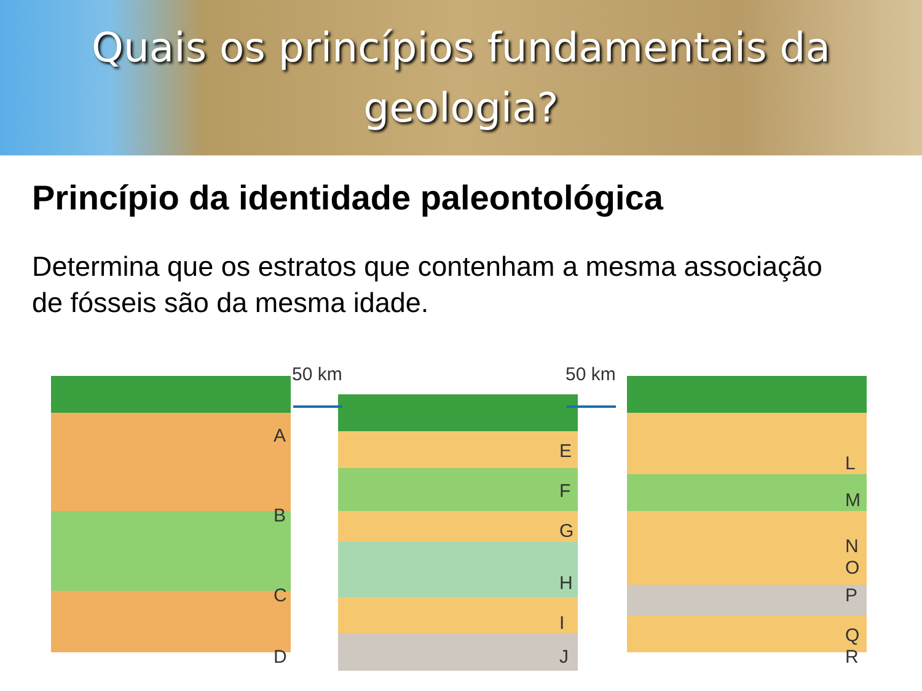Quais os princípios fundamentais da geologia?
Princípio da identidade paleontológica
Determina que os estratos que contenham a mesma associação de fósseis são da mesma idade.
50 km 50 km
A
B
C
D
E
F
G
H
I
J
L
M
N
O
P
Q
R